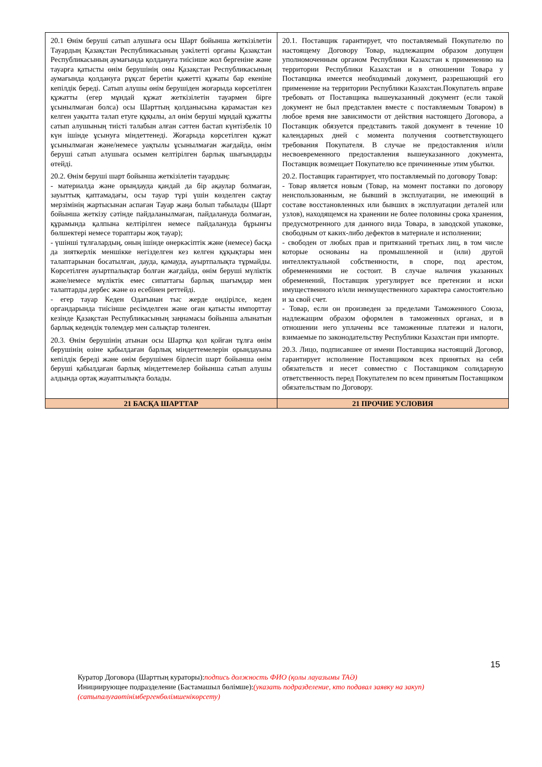| 20.1 Өнім беруші сатып алушыға осы Шарт бойынша жеткізілетін Тауардың Қазақстан Республикасының уәкілетті органы Қазақстан Республикасының аумағында қолдануға тиісінше жол бергеніне және тауарға қатысты өнім берушінің оны Қазақстан Республикасының аумағында қолдануға рұқсат беретін қажетті құжаты бар екеніне кепілдік береді. Сатып алушы өнім берушіден жоғарыда көрсетілген құжатты (егер мұндай құжат жеткізілетін тауармен бірге ұсынылмаған болса) осы Шарттың қолданысына қарамастан кез келген уақытта талап етуге құқылы, ал өнім беруші мұндай құжатты сатып алушының тиісті талабын алған сәттен бастап күнтізбелік 10 күн ішінде ұсынуға міндеттенеді. Жоғарыда көрсетілген құжат ұсынылмаған және/немесе уақтылы ұсынылмаған жағдайда, өнім беруші сатып алушыға осымен келтірілген барлық шығындарды өтейді. 20.2. Өнім беруші шарт бойынша жеткізілетін тауардың: - материалда және орындауда қандай да бір ақаулар болмаған, зауыттық қаптамадағы, осы тауар түрі үшін көзделген сақтау мерзімінің жартысынан аспаған Тауар жаңа болып табылады (Шарт бойынша жеткізу сәтінде пайдаланылмаған, пайдалануда болмаған, құрамында қалпына келтірілген немесе пайдалануда бұрынғы бөлшектері немесе тораптары жоқ тауар); - үшінші тұлғалардың, оның ішінде өнеркәсіптік және (немесе) басқа да зияткерлік меншікке негізделген кез келген құқықтары мен талаптарынан босатылған, дауда, қамауда, ауыртпалықта тұрмайды. Көрсетілген ауыртпалықтар болған жағдайда, өнім беруші мүліктік және/немесе мүліктік емес сипаттағы барлық шағымдар мен талаптарды дербес және өз есебінен реттейді. - егер тауар Кеден Одағынан тыс жерде өндірілсе, кеден органдарында тиісінше ресімделген және оған қатысты импорттау кезінде Қазақстан Республикасының заңнамасы бойынша алынатын барлық кедендік төлемдер мен салықтар төленген. 20.3. Өнім берушінің атынан осы Шартқа қол қойған тұлға өнім берушінің өзіне қабылдаған барлық міндеттемелерін орындауына кепілдік береді және өнім берушімен бірлесіп шарт бойынша өнім беруші қабылдаған барлық міндеттемелер бойынша сатып алушы алдында ортақ жауаптылықта болады. | 20.1. Поставщик гарантирует, что поставляемый Покупателю по настоящему Договору Товар, надлежащим образом допущен уполномоченным органом Республики Казахстан к применению на территории Республики Казахстан и в отношении Товара у Поставщика имеется необходимый документ, разрешающий его применение на территории Республики Казахстан.Покупатель вправе требовать от Поставщика вышеуказанный документ (если такой документ не был представлен вместе с поставляемым Товаром) в любое время вне зависимости от действия настоящего Договора, а Поставщик обязуется представить такой документ в течение 10 календарных дней с момента получения соответствующего требования Покупателя. В случае не предоставления и/или несвоевременного предоставления вышеуказанного документа, Поставщик возмещает Покупателю все причиненные этим убытки. 20.2. Поставщик гарантирует, что поставляемый по договору Товар: - Товар является новым (Товар, на момент поставки по договору неиспользованным, не бывший в эксплуатации, не имеющий в составе восстановленных или бывших в эксплуатации деталей или узлов), находящемся на хранении не более половины срока хранения, предусмотренного для данного вида Товара, в заводской упаковке, свободным от каких-либо дефектов в материале и исполнении; - свободен от любых прав и притязаний третьих лиц, в том числе которые основаны на промышленной и (или) другой интеллектуальной собственности, в споре, под арестом, обременениями не состоит. В случае наличия указанных обременений, Поставщик урегулирует все претензии и иски имущественного и/или неимущественного характера самостоятельно и за свой счет. - Товар, если он произведен за пределами Таможенного Союза, надлежащим образом оформлен в таможенных органах, и в отношении него уплачены все таможенные платежи и налоги, взимаемые по законодательству Республики Казахстан при импорте. 20.3. Лицо, подписавшее от имени Поставщика настоящий Договор, гарантирует исполнение Поставщиком всех принятых на себя обязательств и несет совместно с Поставщиком солидарную ответственность перед Покупателем по всем принятым Поставщиком обязательствам по Договору. |
| 21 БАСҚА ШАРТТАР | 21 ПРОЧИЕ УСЛОВИЯ |
15
Куратор Договора (Шарттың кураторы):подпись должность ФИО (қолы лауазымы ТАӘ)
Инициирующее подразделение (Бастамашыл бөлімше):(указать подразделение, кто подавал заявку на закуп)
(сатыпалуғаөтінімбергенбөлімшенікөрсету)